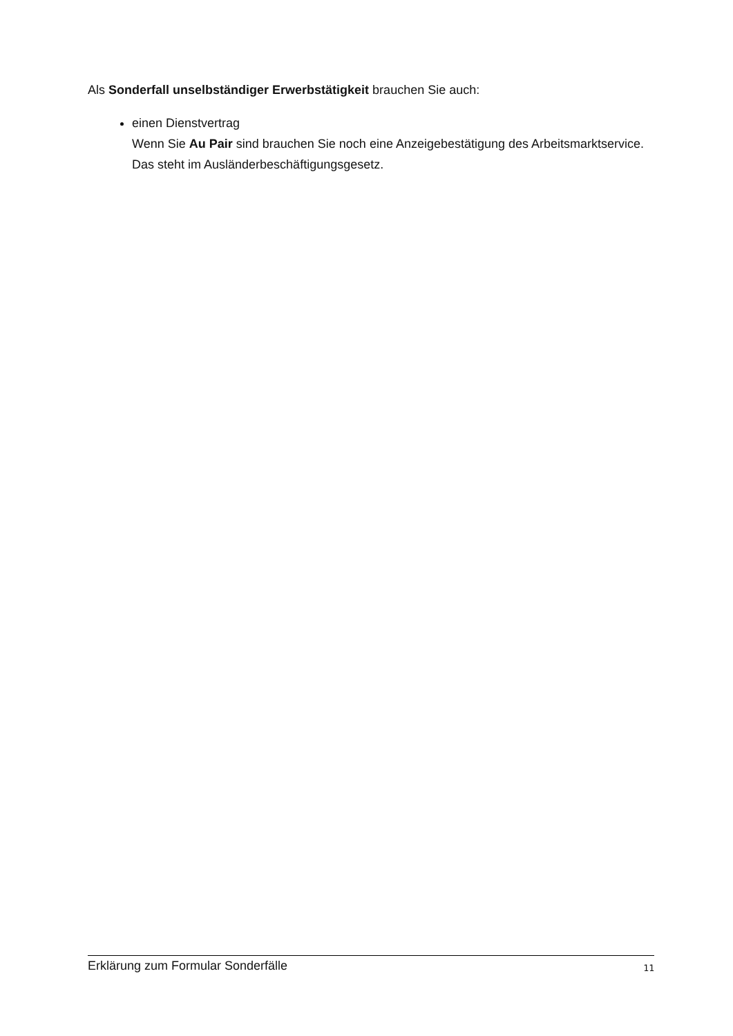Als Sonderfall unselbständiger Erwerbstätigkeit brauchen Sie auch:
einen Dienstvertrag
Wenn Sie Au Pair sind brauchen Sie noch eine Anzeigebestätigung des Arbeitsmarktservice.
Das steht im Ausländerbeschäftigungsgesetz.
Erklärung zum Formular Sonderfälle 11